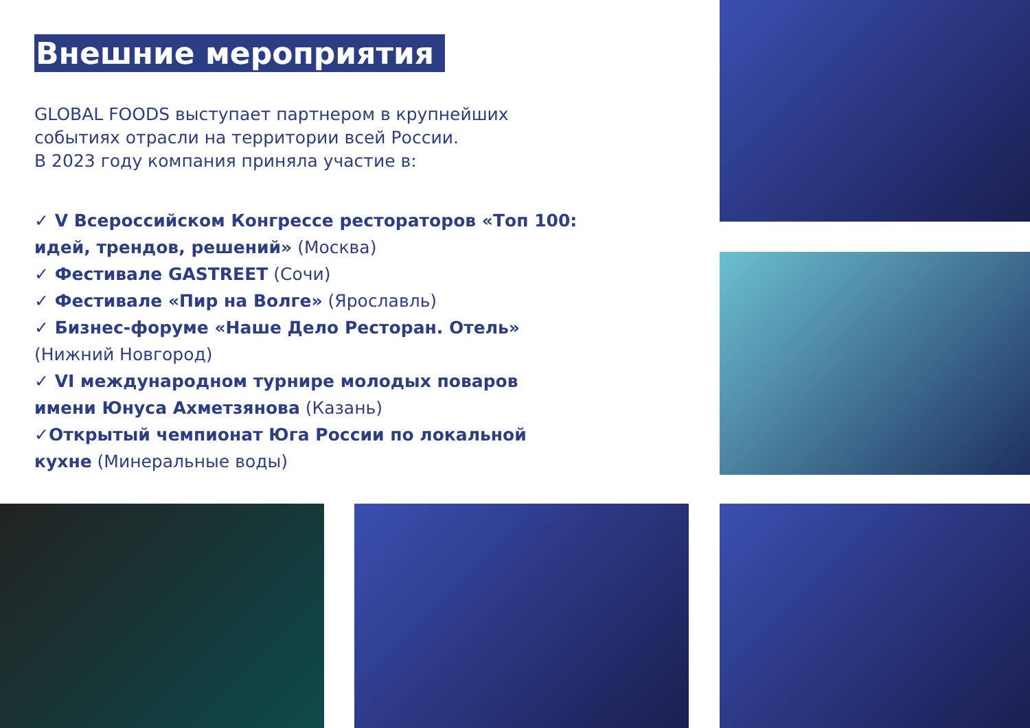Внешние мероприятия
GLOBAL FOODS выступает партнером в крупнейших событиях отрасли на территории всей России.
В 2023 году компания приняла участие в:
✓ V Всероссийском Конгрессе рестораторов «Топ 100: идей, трендов, решений» (Москва)
✓ Фестивале GASTREET (Сочи)
✓ Фестивале «Пир на Волге» (Ярославль)
✓ Бизнес-форуме «Наше Дело Ресторан. Отель» (Нижний Новгород)
✓ VI международном турнире молодых поваров имени Юнуса Ахметзянова (Казань)
✓Открытый чемпионат Юга России по локальной кухне (Минеральные воды)